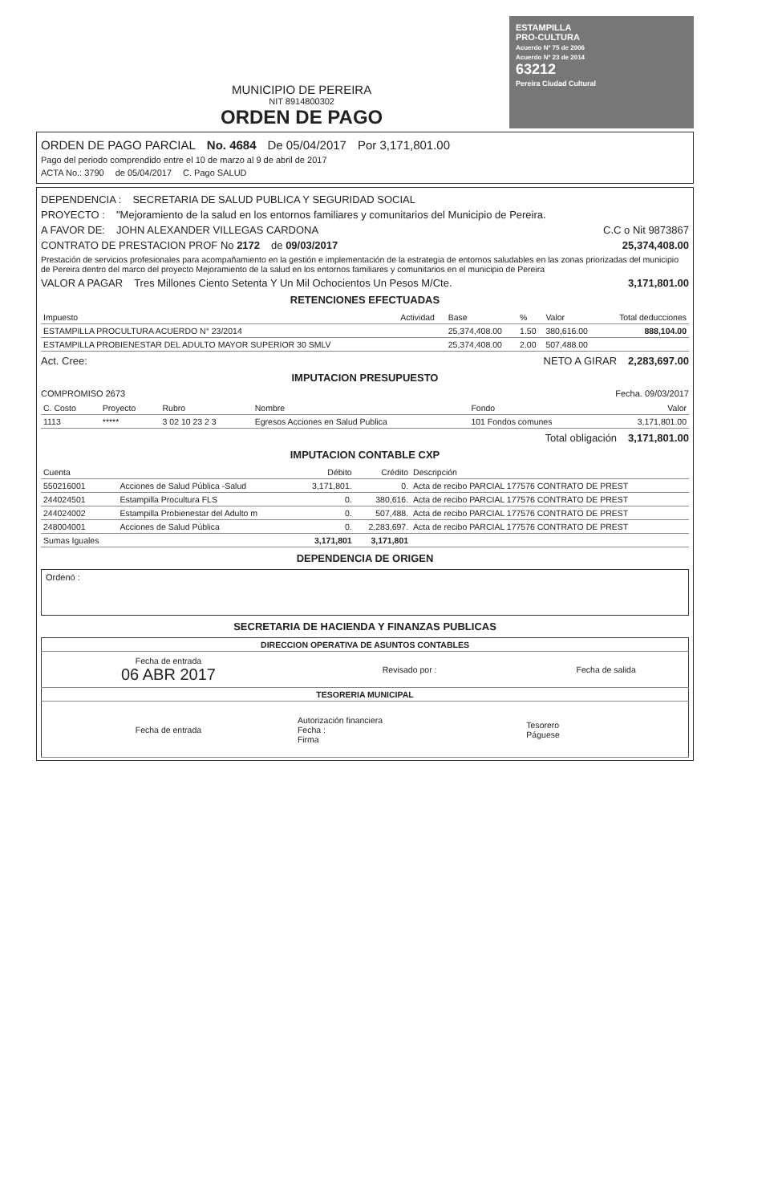MUNICIPIO DE PEREIRA
NIT 8914800302
ORDEN DE PAGO
ESTAMPILLA
PRO-CULTURA
Acuerdo Nº 75 de 2006
Acuerdo Nº 23 de 2014
63212
Pereira Ciudad Cultural
ORDEN DE PAGO PARCIAL No. 4684 De 05/04/2017 Por 3,171,801.00
Pago del periodo comprendido entre el 10 de marzo al 9 de abril de 2017
ACTA No.: 3790 de 05/04/2017 C. Pago SALUD
DEPENDENCIA : SECRETARIA DE SALUD PUBLICA Y SEGURIDAD SOCIAL
PROYECTO : "Mejoramiento de la salud en los entornos familiares y comunitarios del Municipio de Pereira.
A FAVOR DE: JOHN ALEXANDER VILLEGAS CARDONA C.C o Nit 9873867
CONTRATO DE PRESTACION PROF No 2172 de 09/03/2017 25,374,408.00
Prestación de servicios profesionales para acompañamiento en la gestión e implementación de la estrategia de entornos saludables en las zonas priorizadas del municipio de Pereira dentro del marco del proyecto Mejoramiento de la salud en los entornos familiares y comunitarios en el municipio de Pereira
VALOR A PAGAR Tres Millones Ciento Setenta Y Un Mil Ochocientos Un Pesos M/Cte. 3,171,801.00
RETENCIONES EFECTUADAS
| Impuesto | Actividad | Base | % | Valor | Total deducciones |
| --- | --- | --- | --- | --- | --- |
| ESTAMPILLA PROCULTURA ACUERDO N° 23/2014 | | 25,374,408.00 | 1.50 | 380,616.00 | 888,104.00 |
| ESTAMPILLA PROBIENESTAR DEL ADULTO MAYOR SUPERIOR 30 SMLV | | 25,374,408.00 | 2.00 | 507,488.00 | |
Act. Cree: NETO A GIRAR 2,283,697.00
IMPUTACION PRESUPUESTO
COMPROMISO 2673 Fecha. 09/03/2017
| C. Costo | Proyecto | Rubro | Nombre | Fondo | Valor |
| --- | --- | --- | --- | --- | --- |
| 1113 | ***** | 3 02 10 23 2 3 | Egresos Acciones en Salud Publica | 101 Fondos comunes | 3,171,801.00 |
Total obligación 3,171,801.00
IMPUTACION CONTABLE CXP
| Cuenta | | Débito | Crédito | Descripción |
| --- | --- | --- | --- | --- |
| 550216001 | Acciones de Salud Pública -Salud | 3,171,801. | 0. | Acta de recibo PARCIAL 177576 CONTRATO DE PREST |
| 244024501 | Estampilla Procultura FLS | 0. | 380,616. | Acta de recibo PARCIAL 177576 CONTRATO DE PREST |
| 244024002 | Estampilla Probienestar del Adulto m | 0. | 507,488. | Acta de recibo PARCIAL 177576 CONTRATO DE PREST |
| 248004001 | Acciones de Salud Pública | 0. | 2,283,697. | Acta de recibo PARCIAL 177576 CONTRATO DE PREST |
| Sumas Iguales | | 3,171,801 | 3,171,801 | |
DEPENDENCIA DE ORIGEN
Ordenó :
SECRETARIA DE HACIENDA Y FINANZAS PUBLICAS
| DIRECCION OPERATIVA DE ASUNTOS CONTABLES | | |
| Fecha de entrada 06 ABR 2017 | Revisado por : | Fecha de salida |
| TESORERIA MUNICIPAL | | |
| Fecha de entrada | Autorización financiera Fecha : Firma | Tesorero Páguese |